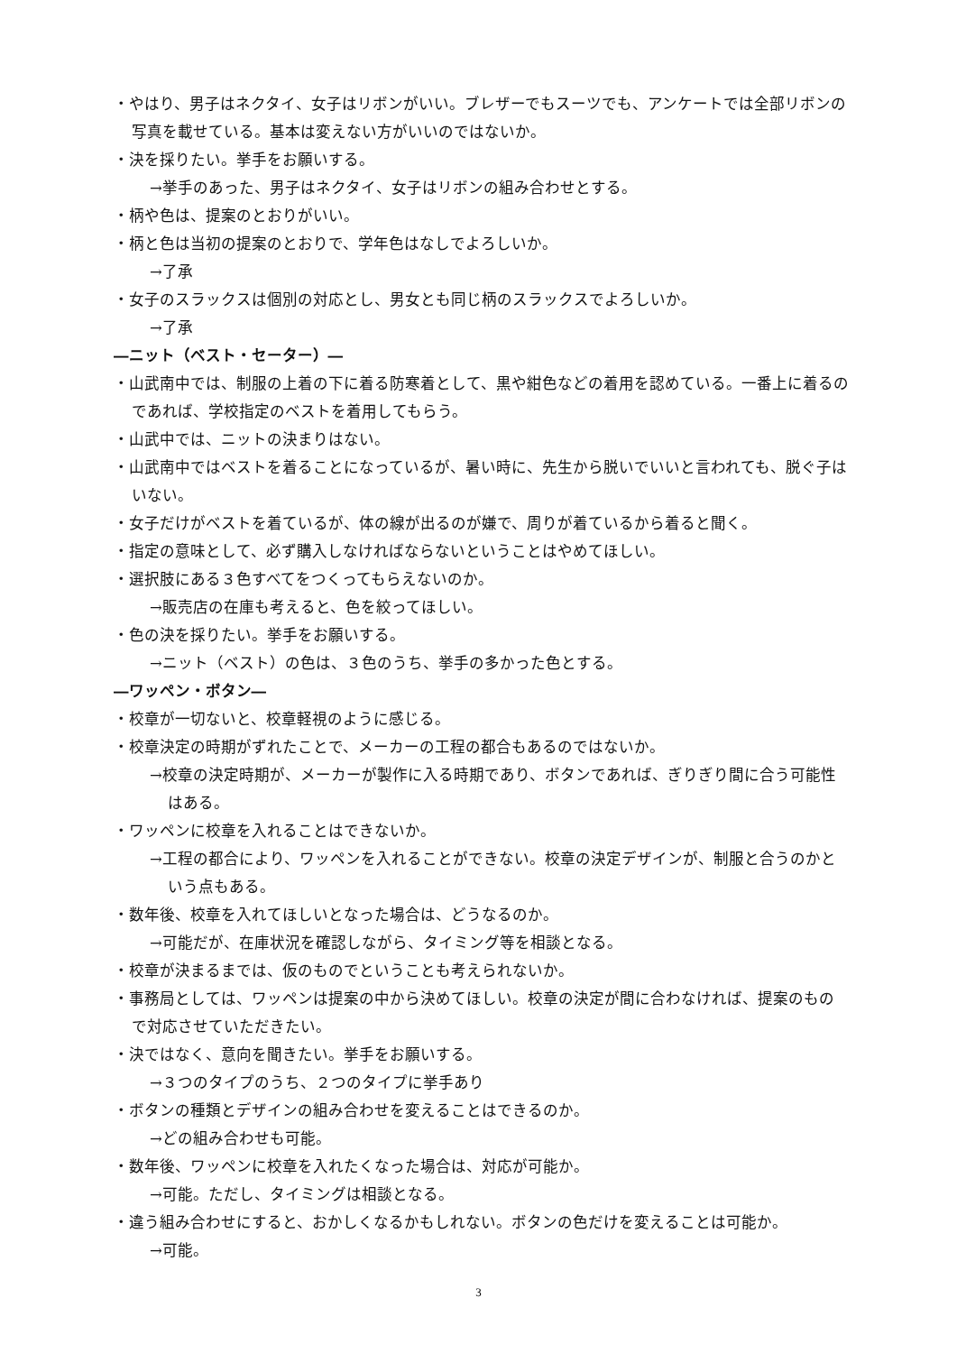・やはり、男子はネクタイ、女子はリボンがいい。ブレザーでもスーツでも、アンケートでは全部リボンの写真を載せている。基本は変えない方がいいのではないか。
・決を採りたい。挙手をお願いする。
→挙手のあった、男子はネクタイ、女子はリボンの組み合わせとする。
・柄や色は、提案のとおりがいい。
・柄と色は当初の提案のとおりで、学年色はなしでよろしいか。
→了承
・女子のスラックスは個別の対応とし、男女とも同じ柄のスラックスでよろしいか。
→了承
―ニット（ベスト・セーター）―
・山武南中では、制服の上着の下に着る防寒着として、黒や紺色などの着用を認めている。一番上に着るのであれば、学校指定のベストを着用してもらう。
・山武中では、ニットの決まりはない。
・山武南中ではベストを着ることになっているが、暑い時に、先生から脱いでいいと言われても、脱ぐ子はいない。
・女子だけがベストを着ているが、体の線が出るのが嫌で、周りが着ているから着ると聞く。
・指定の意味として、必ず購入しなければならないということはやめてほしい。
・選択肢にある３色すべてをつくってもらえないのか。
→販売店の在庫も考えると、色を絞ってほしい。
・色の決を採りたい。挙手をお願いする。
→ニット（ベスト）の色は、３色のうち、挙手の多かった色とする。
―ワッペン・ボタン―
・校章が一切ないと、校章軽視のように感じる。
・校章決定の時期がずれたことで、メーカーの工程の都合もあるのではないか。
→校章の決定時期が、メーカーが製作に入る時期であり、ボタンであれば、ぎりぎり間に合う可能性はある。
・ワッペンに校章を入れることはできないか。
→工程の都合により、ワッペンを入れることができない。校章の決定デザインが、制服と合うのかという点もある。
・数年後、校章を入れてほしいとなった場合は、どうなるのか。
→可能だが、在庫状況を確認しながら、タイミング等を相談となる。
・校章が決まるまでは、仮のものでということも考えられないか。
・事務局としては、ワッペンは提案の中から決めてほしい。校章の決定が間に合わなければ、提案のもので対応させていただきたい。
・決ではなく、意向を聞きたい。挙手をお願いする。
→３つのタイプのうち、２つのタイプに挙手あり
・ボタンの種類とデザインの組み合わせを変えることはできるのか。
→どの組み合わせも可能。
・数年後、ワッペンに校章を入れたくなった場合は、対応が可能か。
→可能。ただし、タイミングは相談となる。
・違う組み合わせにすると、おかしくなるかもしれない。ボタンの色だけを変えることは可能か。
→可能。
3